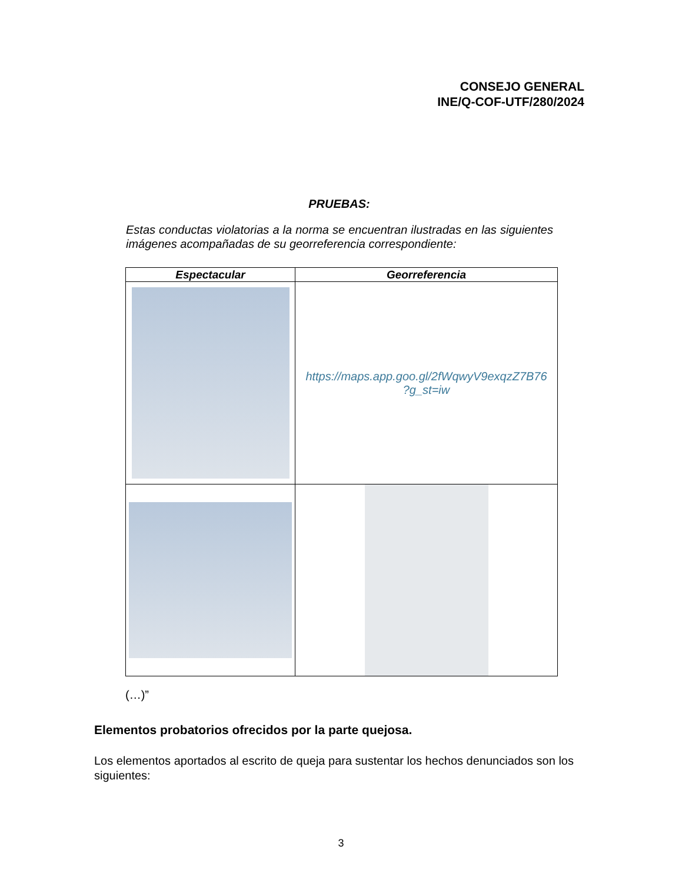CONSEJO GENERAL
INE/Q-COF-UTF/280/2024
PRUEBAS:
Estas conductas violatorias a la norma se encuentran ilustradas en las siguientes imágenes acompañadas de su georreferencia correspondiente:
| Espectacular | Georreferencia |
| --- | --- |
| | https://maps.app.goo.gl/2fWqwyV9exqzZ7B76 ?g_st=iw |
(…)”
Elementos probatorios ofrecidos por la parte quejosa.
Los elementos aportados al escrito de queja para sustentar los hechos denunciados son los siguientes:
3